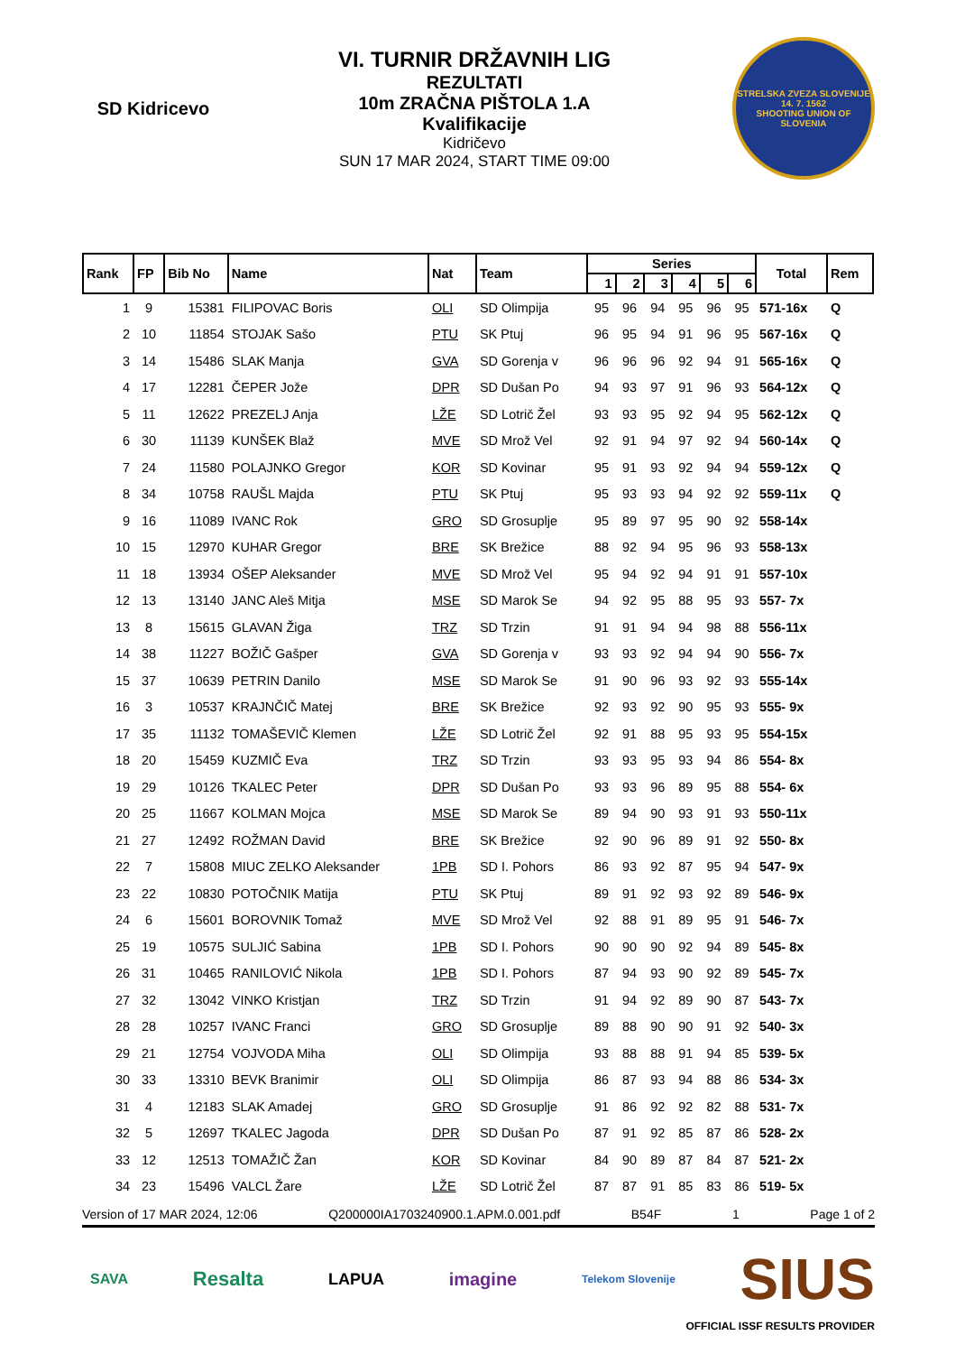SD Kidricevo
VI. TURNIR DRŽAVNIH LIG
REZULTATI
10m ZRAČNA PIŠTOLA 1.A
Kvalifikacije
Kidričevo
SUN 17 MAR 2024, START TIME 09:00
STRELSKA ZVEZA SLOVENIJE
14. 7. 1562
SHOOTING UNION OF SLOVENIA
| Rank | FP | Bib No | Name | Nat | Team | Series | | | | | | Total | Rem |
| --- | --- | --- | --- | --- | --- | --- | --- | --- | --- | --- | --- | --- | --- |
| | | | | | | 1 | 2 | 3 | 4 | 5 | 6 | | |
| 1 | 9 | 15381 | FILIPOVAC Boris | OLI | SD Olimpija | 95 | 96 | 94 | 95 | 96 | 95 | 571-16x | Q |
| 2 | 10 | 11854 | STOJAK Sašo | PTU | SK Ptuj | 96 | 95 | 94 | 91 | 96 | 95 | 567-16x | Q |
| 3 | 14 | 15486 | SLAK Manja | GVA | SD Gorenja v | 96 | 96 | 96 | 92 | 94 | 91 | 565-16x | Q |
| 4 | 17 | 12281 | ČEPER Jože | DPR | SD Dušan Po | 94 | 93 | 97 | 91 | 96 | 93 | 564-12x | Q |
| 5 | 11 | 12622 | PREZELJ Anja | LŽE | SD Lotrič Žel | 93 | 93 | 95 | 92 | 94 | 95 | 562-12x | Q |
| 6 | 30 | 11139 | KUNŠEK Blaž | MVE | SD Mrož Vel | 92 | 91 | 94 | 97 | 92 | 94 | 560-14x | Q |
| 7 | 24 | 11580 | POLAJNKO Gregor | KOR | SD Kovinar | 95 | 91 | 93 | 92 | 94 | 94 | 559-12x | Q |
| 8 | 34 | 10758 | RAUŠL Majda | PTU | SK Ptuj | 95 | 93 | 93 | 94 | 92 | 92 | 559-11x | Q |
| 9 | 16 | 11089 | IVANC Rok | GRO | SD Grosuplje | 95 | 89 | 97 | 95 | 90 | 92 | 558-14x | |
| 10 | 15 | 12970 | KUHAR Gregor | BRE | SK Brežice | 88 | 92 | 94 | 95 | 96 | 93 | 558-13x | |
| 11 | 18 | 13934 | OŠEP Aleksander | MVE | SD Mrož Vel | 95 | 94 | 92 | 94 | 91 | 91 | 557-10x | |
| 12 | 13 | 13140 | JANC Aleš Mitja | MSE | SD Marok Se | 94 | 92 | 95 | 88 | 95 | 93 | 557- 7x | |
| 13 | 8 | 15615 | GLAVAN Žiga | TRZ | SD Trzin | 91 | 91 | 94 | 94 | 98 | 88 | 556-11x | |
| 14 | 38 | 11227 | BOŽIČ Gašper | GVA | SD Gorenja v | 93 | 93 | 92 | 94 | 94 | 90 | 556- 7x | |
| 15 | 37 | 10639 | PETRIN Danilo | MSE | SD Marok Se | 91 | 90 | 96 | 93 | 92 | 93 | 555-14x | |
| 16 | 3 | 10537 | KRAJNČIČ Matej | BRE | SK Brežice | 92 | 93 | 92 | 90 | 95 | 93 | 555- 9x | |
| 17 | 35 | 11132 | TOMAŠEVIČ Klemen | LŽE | SD Lotrič Žel | 92 | 91 | 88 | 95 | 93 | 95 | 554-15x | |
| 18 | 20 | 15459 | KUZMIČ Eva | TRZ | SD Trzin | 93 | 93 | 95 | 93 | 94 | 86 | 554- 8x | |
| 19 | 29 | 10126 | TKALEC Peter | DPR | SD Dušan Po | 93 | 93 | 96 | 89 | 95 | 88 | 554- 6x | |
| 20 | 25 | 11667 | KOLMAN Mojca | MSE | SD Marok Se | 89 | 94 | 90 | 93 | 91 | 93 | 550-11x | |
| 21 | 27 | 12492 | ROŽMAN David | BRE | SK Brežice | 92 | 90 | 96 | 89 | 91 | 92 | 550- 8x | |
| 22 | 7 | 15808 | MIUC ZELKO Aleksander | 1PB | SD I. Pohors | 86 | 93 | 92 | 87 | 95 | 94 | 547- 9x | |
| 23 | 22 | 10830 | POTOČNIK Matija | PTU | SK Ptuj | 89 | 91 | 92 | 93 | 92 | 89 | 546- 9x | |
| 24 | 6 | 15601 | BOROVNIK Tomaž | MVE | SD Mrož Vel | 92 | 88 | 91 | 89 | 95 | 91 | 546- 7x | |
| 25 | 19 | 10575 | SULJIĆ Sabina | 1PB | SD I. Pohors | 90 | 90 | 90 | 92 | 94 | 89 | 545- 8x | |
| 26 | 31 | 10465 | RANILOVIĆ Nikola | 1PB | SD I. Pohors | 87 | 94 | 93 | 90 | 92 | 89 | 545- 7x | |
| 27 | 32 | 13042 | VINKO Kristjan | TRZ | SD Trzin | 91 | 94 | 92 | 89 | 90 | 87 | 543- 7x | |
| 28 | 28 | 10257 | IVANC Franci | GRO | SD Grosuplje | 89 | 88 | 90 | 90 | 91 | 92 | 540- 3x | |
| 29 | 21 | 12754 | VOJVODA Miha | OLI | SD Olimpija | 93 | 88 | 88 | 91 | 94 | 85 | 539- 5x | |
| 30 | 33 | 13310 | BEVK Branimir | OLI | SD Olimpija | 86 | 87 | 93 | 94 | 88 | 86 | 534- 3x | |
| 31 | 4 | 12183 | SLAK Amadej | GRO | SD Grosuplje | 91 | 86 | 92 | 92 | 82 | 88 | 531- 7x | |
| 32 | 5 | 12697 | TKALEC Jagoda | DPR | SD Dušan Po | 87 | 91 | 92 | 85 | 87 | 86 | 528- 2x | |
| 33 | 12 | 12513 | TOMAŽIČ Žan | KOR | SD Kovinar | 84 | 90 | 89 | 87 | 84 | 87 | 521- 2x | |
| 34 | 23 | 15496 | VALCL Žare | LŽE | SD Lotrič Žel | 87 | 87 | 91 | 85 | 83 | 86 | 519- 5x | |
Version of 17 MAR 2024, 12:06 Q200000IA1703240900.1.APM.0.001.pdf B54F 1 Page 1 of 2
SAVA Resalta LAPUA imagine Telekom Slovenije SIUS
OFFICIAL ISSF RESULTS PROVIDER